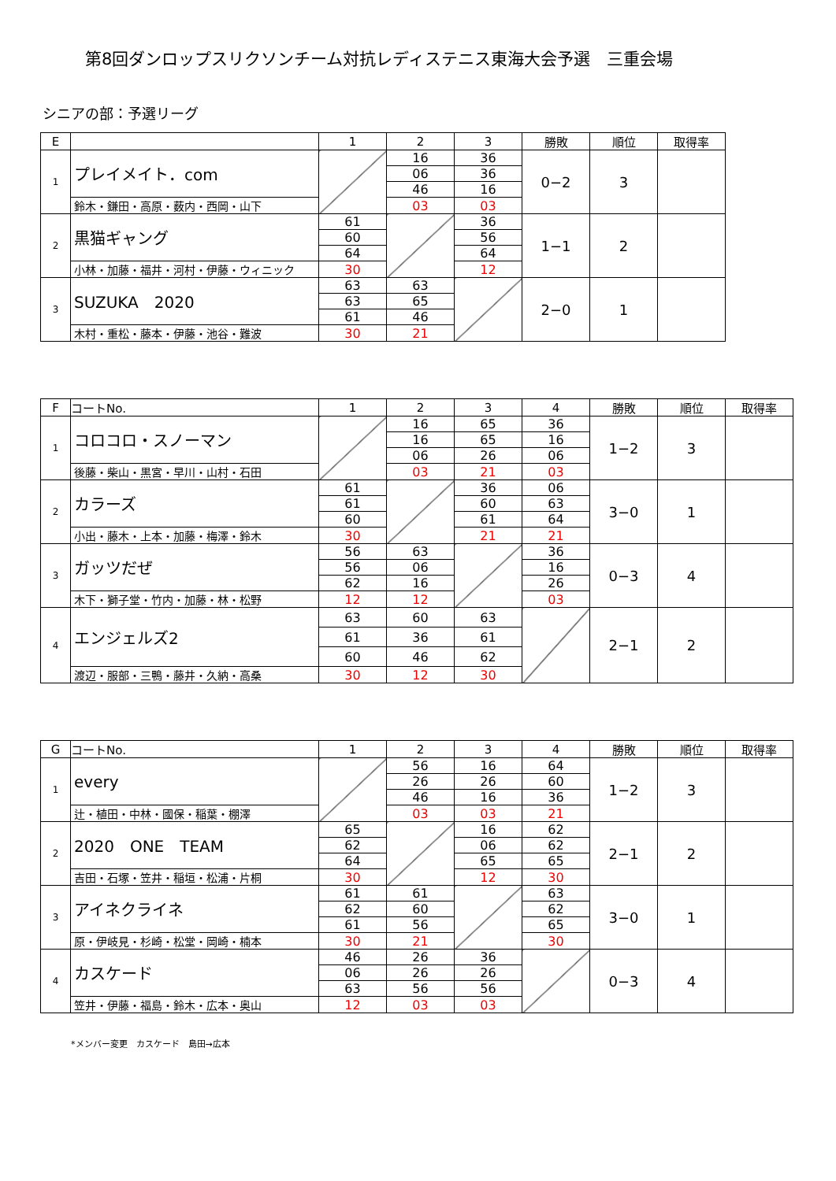第8回ダンロップスリクソンチーム対抗レディステニス東海大会予選　三重会場
シニアの部：予選リーグ
| E | | 1 | 2 | 3 | 勝敗 | 順位 | 取得率 |
| --- | --- | --- | --- | --- | --- | --- | --- |
| 1 | プレイメイト．com | | 16 | 36 | 0−2 | 3 | |
| | | | 06 | 36 | | | |
| | | | 46 | 16 | | | |
| | 鈴木・鎌田・高原・薮内・西岡・山下 | | 03 | 03 | | | |
| 2 | 黒猫ギャング | 61 | | 36 | 1−1 | 2 | |
| | | 60 | | 56 | | | |
| | | 64 | | 64 | | | |
| | 小林・加藤・福井・河村・伊藤・ウィニック | 30 | | 12 | | | |
| 3 | SUZUKA 2020 | 63 | 63 | | 2−0 | 1 | |
| | | 63 | 65 | | | | |
| | | 61 | 46 | | | | |
| | 木村・重松・藤本・伊藤・池谷・難波 | 30 | 21 | | | | |
| F | コートNo. | 1 | 2 | 3 | 4 | 勝敗 | 順位 | 取得率 |
| --- | --- | --- | --- | --- | --- | --- | --- | --- |
| 1 | コロコロ・スノーマン | | 16 | 65 | 36 | 1−2 | 3 | |
| | | | 16 | 65 | 16 | | | |
| | | | 06 | 26 | 06 | | | |
| | 後藤・柴山・黒宮・早川・山村・石田 | | 03 | 21 | 03 | | | |
| 2 | カラーズ | 61 | | 36 | 06 | 3−0 | 1 | |
| | | 61 | | 60 | 63 | | | |
| | | 60 | | 61 | 64 | | | |
| | 小出・藤木・上本・加藤・梅澤・鈴木 | 30 | | 21 | 21 | | | |
| 3 | ガッツだぜ | 56 | 63 | | 36 | 0−3 | 4 | |
| | | 56 | 06 | | 16 | | | |
| | | 62 | 16 | | 26 | | | |
| | 木下・獅子堂・竹内・加藤・林・松野 | 12 | 12 | | 03 | | | |
| 4 | エンジェルズ2 | 63 | 60 | 63 | | 2−1 | 2 | |
| | | 61 | 36 | 61 | | | | |
| | | 60 | 46 | 62 | | | | |
| | 渡辺・服部・三鴨・藤井・久納・高桑 | 30 | 12 | 30 | | | | |
| G | コートNo. | 1 | 2 | 3 | 4 | 勝敗 | 順位 | 取得率 |
| --- | --- | --- | --- | --- | --- | --- | --- | --- |
| 1 | every | | 56 | 16 | 64 | 1−2 | 3 | |
| | | | 26 | 26 | 60 | | | |
| | | | 46 | 16 | 36 | | | |
| | 辻・植田・中林・國保・稲葉・棚澤 | | 03 | 03 | 21 | | | |
| 2 | 2020 ONE TEAM | 65 | | 16 | 62 | 2−1 | 2 | |
| | | 62 | | 06 | 62 | | | |
| | | 64 | | 65 | 65 | | | |
| | 吉田・石塚・笠井・稲垣・松浦・片桐 | 30 | | 12 | 30 | | | |
| 3 | アイネクライネ | 61 | 61 | | 63 | 3−0 | 1 | |
| | | 62 | 60 | | 62 | | | |
| | | 61 | 56 | | 65 | | | |
| | 原・伊岐見・杉崎・松堂・岡崎・楠本 | 30 | 21 | | 30 | | | |
| 4 | カスケード | 46 | 26 | 36 | | 0−3 | 4 | |
| | | 06 | 26 | 26 | | | | |
| | | 63 | 56 | 56 | | | | |
| | 笠井・伊藤・福島・鈴木・広本・奥山 | 12 | 03 | 03 | | | | |
*メンバー変更　カスケード　島田→広本